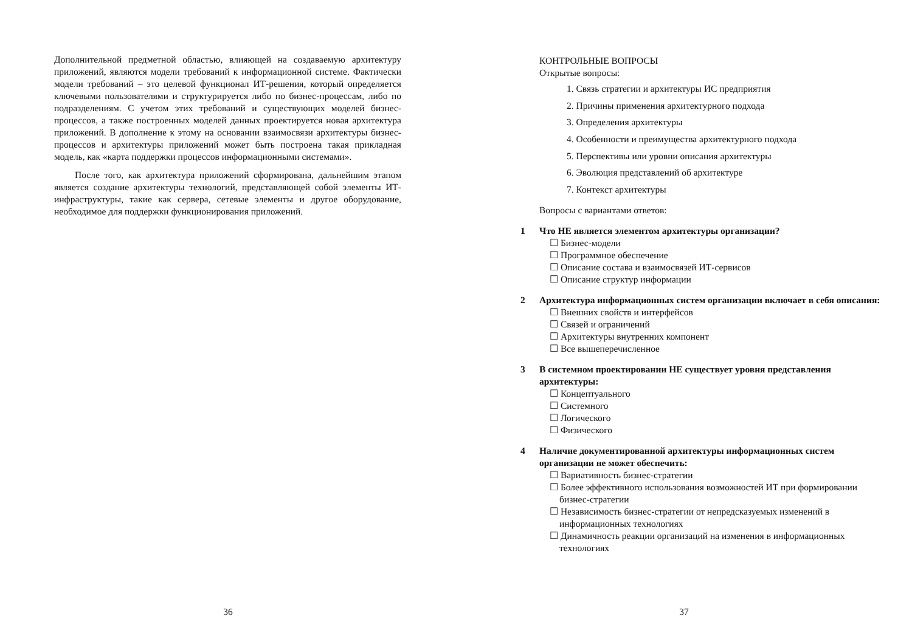Дополнительной предметной областью, влияющей на создаваемую архитектуру приложений, являются модели требований к информационной системе. Фактически модели требований – это целевой функционал ИТ-решения, который определяется ключевыми пользователями и структурируется либо по бизнес-процессам, либо по подразделениям. С учетом этих требований и существующих моделей бизнес-процессов, а также построенных моделей данных проектируется новая архитектура приложений. В дополнение к этому на основании взаимосвязи архитектуры бизнес-процессов и архитектуры приложений может быть построена такая прикладная модель, как «карта поддержки процессов информационными системами».
После того, как архитектура приложений сформирована, дальнейшим этапом является создание архитектуры технологий, представляющей собой элементы ИТ-инфраструктуры, такие как сервера, сетевые элементы и другое оборудование, необходимое для поддержки функционирования приложений.
36
КОНТРОЛЬНЫЕ ВОПРОСЫ
Открытые вопросы:
1. Связь стратегии и архитектуры ИС предприятия
2. Причины применения архитектурного подхода
3. Определения архитектуры
4. Особенности и преимущества архитектурного подхода
5. Перспективы или уровни описания архитектуры
6. Эволюция представлений об архитектуре
7. Контекст архитектуры
Вопросы с вариантами ответов:
1 Что НЕ является элементом архитектуры организации?
☐ Бизнес-модели
☐ Программное обеспечение
☐ Описание состава и взаимосвязей ИТ-сервисов
☐ Описание структур информации
2 Архитектура информационных систем организации включает в себя описания:
☐ Внешних свойств и интерфейсов
☐ Связей и ограничений
☐ Архитектуры внутренних компонент
☐ Все вышеперечисленное
3 В системном проектировании НЕ существует уровня представления архитектуры:
☐ Концептуального
☐ Системного
☐ Логического
☐ Физического
4 Наличие документированной архитектуры информационных систем организации не может обеспечить:
☐ Вариативность бизнес-стратегии
☐ Более эффективного использования возможностей ИТ при формировании бизнес-стратегии
☐ Независимость бизнес-стратегии от непредсказуемых изменений в информационных технологиях
☐ Динамичность реакции организаций на изменения в информационных технологиях
37